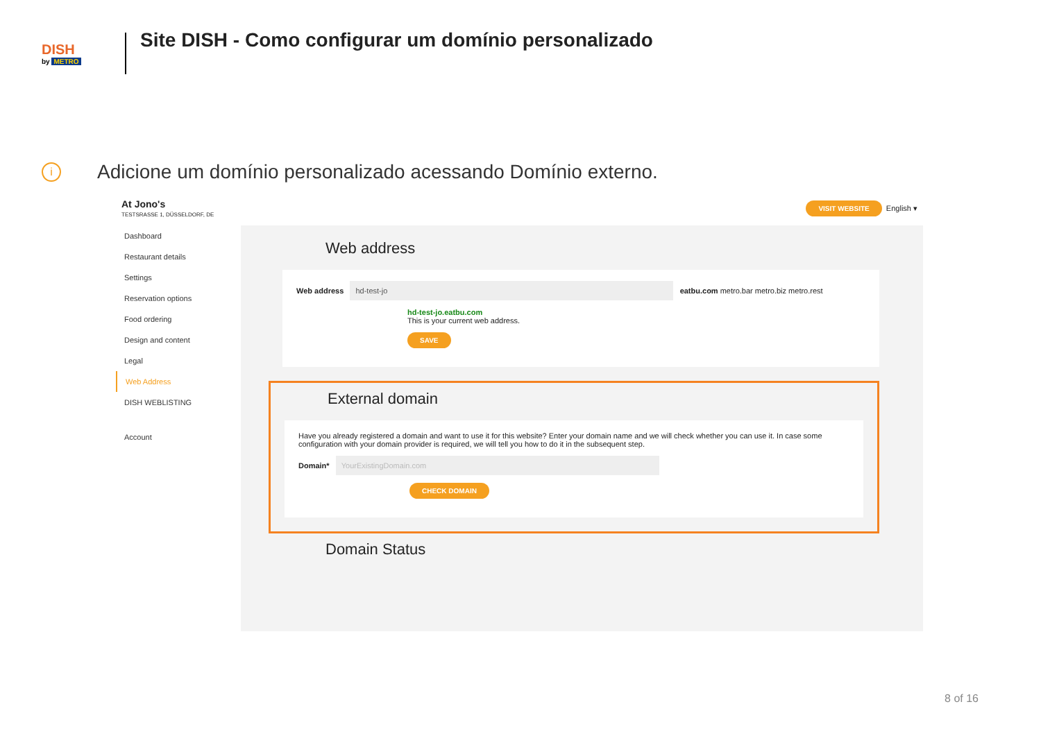DISH
by METRO
Site DISH - Como configurar um domínio personalizado
i
Adicione um domínio personalizado acessando Domínio externo.
At Jono's
TESTSRASSE 1, DÜSSELDORF, DE
VISIT WEBSITE English ▾
Dashboard
Restaurant details
Settings
Reservation options
Food ordering
Design and content
Legal
Web Address
DISH WEBLISTING
Account
Web address
Web address hd-test-jo eatbu.com metro.bar metro.biz metro.rest
hd-test-jo.eatbu.com
This is your current web address.
SAVE
External domain
Have you already registered a domain and want to use it for this website? Enter your domain name and we will check whether you can use it. In case some configuration with your domain provider is required, we will tell you how to do it in the subsequent step.
Domain* YourExistingDomain.com
CHECK DOMAIN
Domain Status
8 of 16